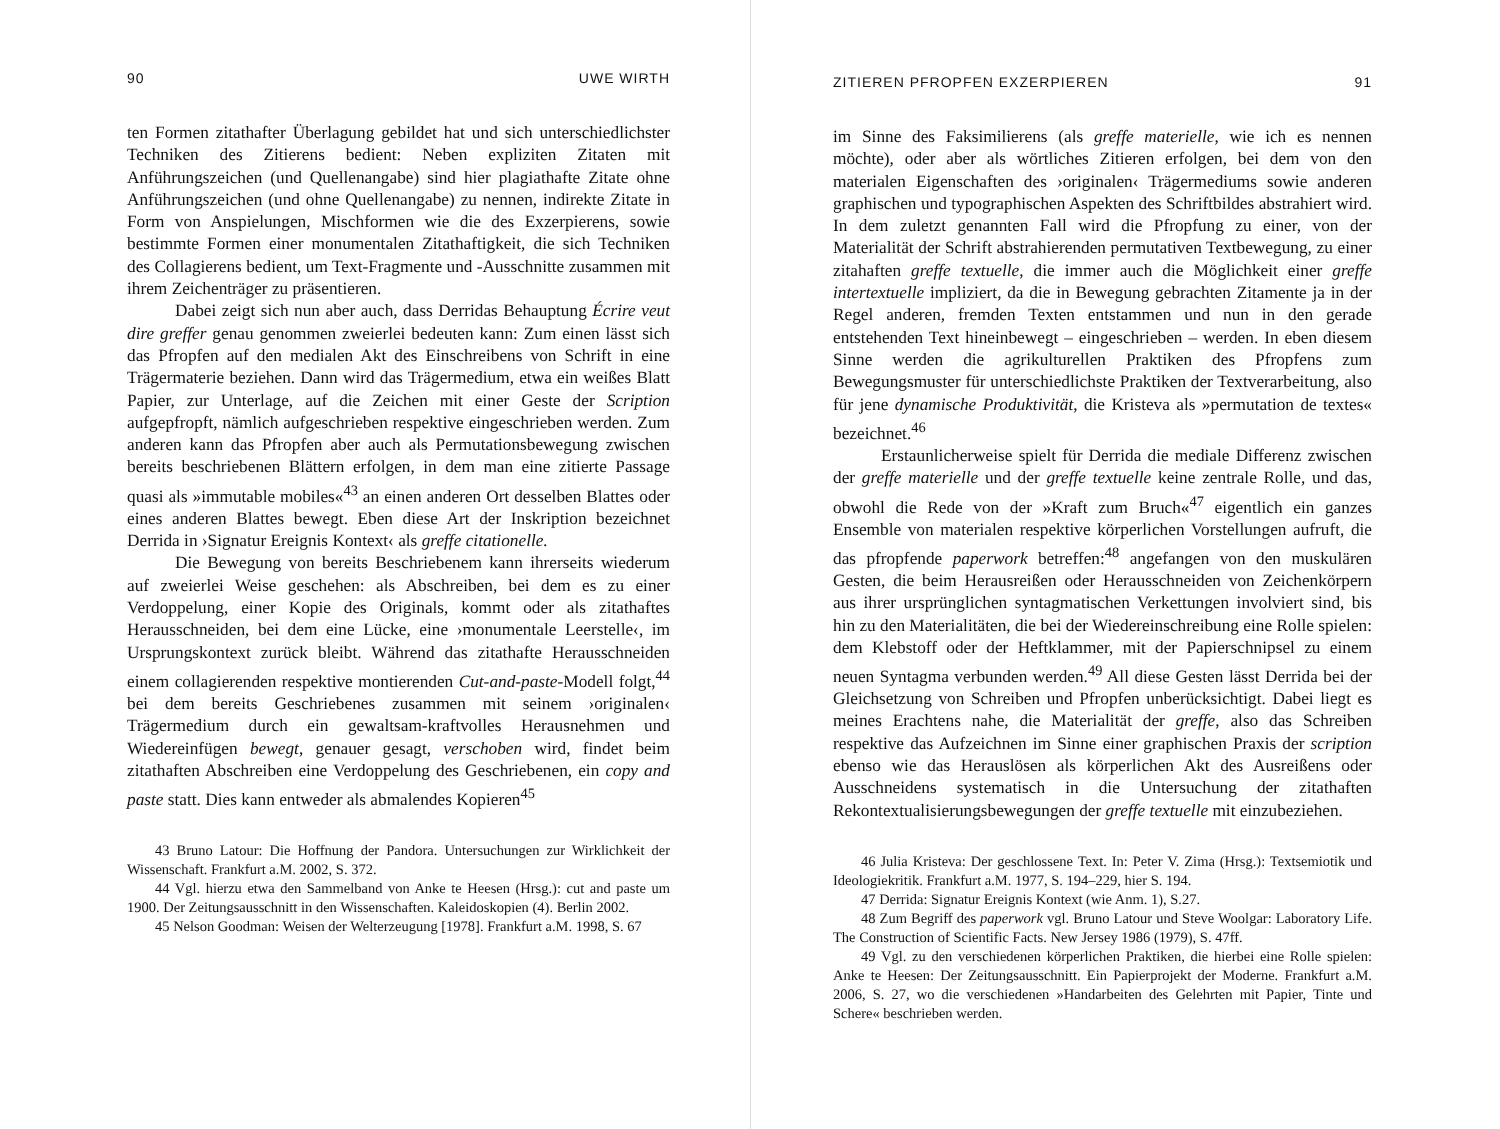90 UWE WIRTH
ten Formen zitathafter Überlagung gebildet hat und sich unterschiedlichster Techniken des Zitierens bedient: Neben expliziten Zitaten mit Anführungszeichen (und Quellenangabe) sind hier plagiathafte Zitate ohne Anführungszeichen (und ohne Quellenangabe) zu nennen, indirekte Zitate in Form von Anspielungen, Mischformen wie die des Exzerpierens, sowie bestimmte Formen einer monumentalen Zitathaftigkeit, die sich Techniken des Collagierens bedient, um Text-Fragmente und -Ausschnitte zusammen mit ihrem Zeichenträger zu präsentieren.
Dabei zeigt sich nun aber auch, dass Derridas Behauptung Écrire veut dire greffer genau genommen zweierlei bedeuten kann: Zum einen lässt sich das Pfropfen auf den medialen Akt des Einschreibens von Schrift in eine Trägermaterie beziehen. Dann wird das Trägermedium, etwa ein weißes Blatt Papier, zur Unterlage, auf die Zeichen mit einer Geste der Scription aufgepfropft, nämlich aufgeschrieben respektive eingeschrieben werden. Zum anderen kann das Pfropfen aber auch als Permutationsbewegung zwischen bereits beschriebenen Blättern erfolgen, in dem man eine zitierte Passage quasi als »immutable mobiles«<sup>43</sup> an einen anderen Ort desselben Blattes oder eines anderen Blattes bewegt. Eben diese Art der Inskription bezeichnet Derrida in ›Signatur Ereignis Kontext‹ als greffe citationelle.
Die Bewegung von bereits Beschriebenem kann ihrerseits wiederum auf zweierlei Weise geschehen: als Abschreiben, bei dem es zu einer Verdoppelung, einer Kopie des Originals, kommt oder als zitathaftes Herausschneiden, bei dem eine Lücke, eine ›monumentale Leerstelle‹, im Ursprungskontext zurück bleibt. Während das zitathafte Herausschneiden einem collagierenden respektive montierenden Cut-and-paste-Modell folgt,<sup>44</sup> bei dem bereits Geschriebenes zusammen mit seinem ›originalen‹ Trägermedium durch ein gewaltsam-kraftvolles Herausnehmen und Wiedereinfügen bewegt, genauer gesagt, verschoben wird, findet beim zitathaften Abschreiben eine Verdoppelung des Geschriebenen, ein copy and paste statt. Dies kann entweder als abmalendes Kopieren<sup>45</sup>
43 Bruno Latour: Die Hoffnung der Pandora. Untersuchungen zur Wirklichkeit der Wissenschaft. Frankfurt a.M. 2002, S. 372.
44 Vgl. hierzu etwa den Sammelband von Anke te Heesen (Hrsg.): cut and paste um 1900. Der Zeitungsausschnitt in den Wissenschaften. Kaleidoskopien (4). Berlin 2002.
45 Nelson Goodman: Weisen der Welterzeugung [1978]. Frankfurt a.M. 1998, S. 67
ZITIEREN PFROPFEN EXZERPIEREN 91
im Sinne des Faksimilierens (als greffe materielle, wie ich es nennen möchte), oder aber als wörtliches Zitieren erfolgen, bei dem von den materialen Eigenschaften des ›originalen‹ Trägermediums sowie anderen graphischen und typographischen Aspekten des Schriftbildes abstrahiert wird. In dem zuletzt genannten Fall wird die Pfropfung zu einer, von der Materialität der Schrift abstrahierenden permutativen Textbewegung, zu einer zitahaften greffe textuelle, die immer auch die Möglichkeit einer greffe intertextuelle impliziert, da die in Bewegung gebrachten Zitamente ja in der Regel anderen, fremden Texten entstammen und nun in den gerade entstehenden Text hineinbewegt – eingeschrieben – werden. In eben diesem Sinne werden die agrikulturellen Praktiken des Pfropfens zum Bewegungsmuster für unterschiedlichste Praktiken der Textverarbeitung, also für jene dynamische Produktivität, die Kristeva als »permutation de textes« bezeichnet.<sup>46</sup>
Erstaunlicherweise spielt für Derrida die mediale Differenz zwischen der greffe materielle und der greffe textuelle keine zentrale Rolle, und das, obwohl die Rede von der »Kraft zum Bruch«<sup>47</sup> eigentlich ein ganzes Ensemble von materialen respektive körperlichen Vorstellungen aufruft, die das pfropfende paperwork betreffen:<sup>48</sup> angefangen von den muskulären Gesten, die beim Herausreißen oder Herausschneiden von Zeichenkörpern aus ihrer ursprünglichen syntagmatischen Verkettungen involviert sind, bis hin zu den Materialitäten, die bei der Wiedereinschreibung eine Rolle spielen: dem Klebstoff oder der Heftklammer, mit der Papierschnipsel zu einem neuen Syntagma verbunden werden.<sup>49</sup> All diese Gesten lässt Derrida bei der Gleichsetzung von Schreiben und Pfropfen unberücksichtigt. Dabei liegt es meines Erachtens nahe, die Materialität der greffe, also das Schreiben respektive das Aufzeichnen im Sinne einer graphischen Praxis der scription ebenso wie das Herauslösen als körperlichen Akt des Ausreißens oder Ausschneidens systematisch in die Untersuchung der zitathaften Rekontextualisierungsbewegungen der greffe textuelle mit einzubeziehen.
46 Julia Kristeva: Der geschlossene Text. In: Peter V. Zima (Hrsg.): Textsemiotik und Ideologiekritik. Frankfurt a.M. 1977, S. 194–229, hier S. 194.
47 Derrida: Signatur Ereignis Kontext (wie Anm. 1), S.27.
48 Zum Begriff des paperwork vgl. Bruno Latour und Steve Woolgar: Laboratory Life. The Construction of Scientific Facts. New Jersey 1986 (1979), S. 47ff.
49 Vgl. zu den verschiedenen körperlichen Praktiken, die hierbei eine Rolle spielen: Anke te Heesen: Der Zeitungsausschnitt. Ein Papierprojekt der Moderne. Frankfurt a.M. 2006, S. 27, wo die verschiedenen »Handarbeiten des Gelehrten mit Papier, Tinte und Schere« beschrieben werden.